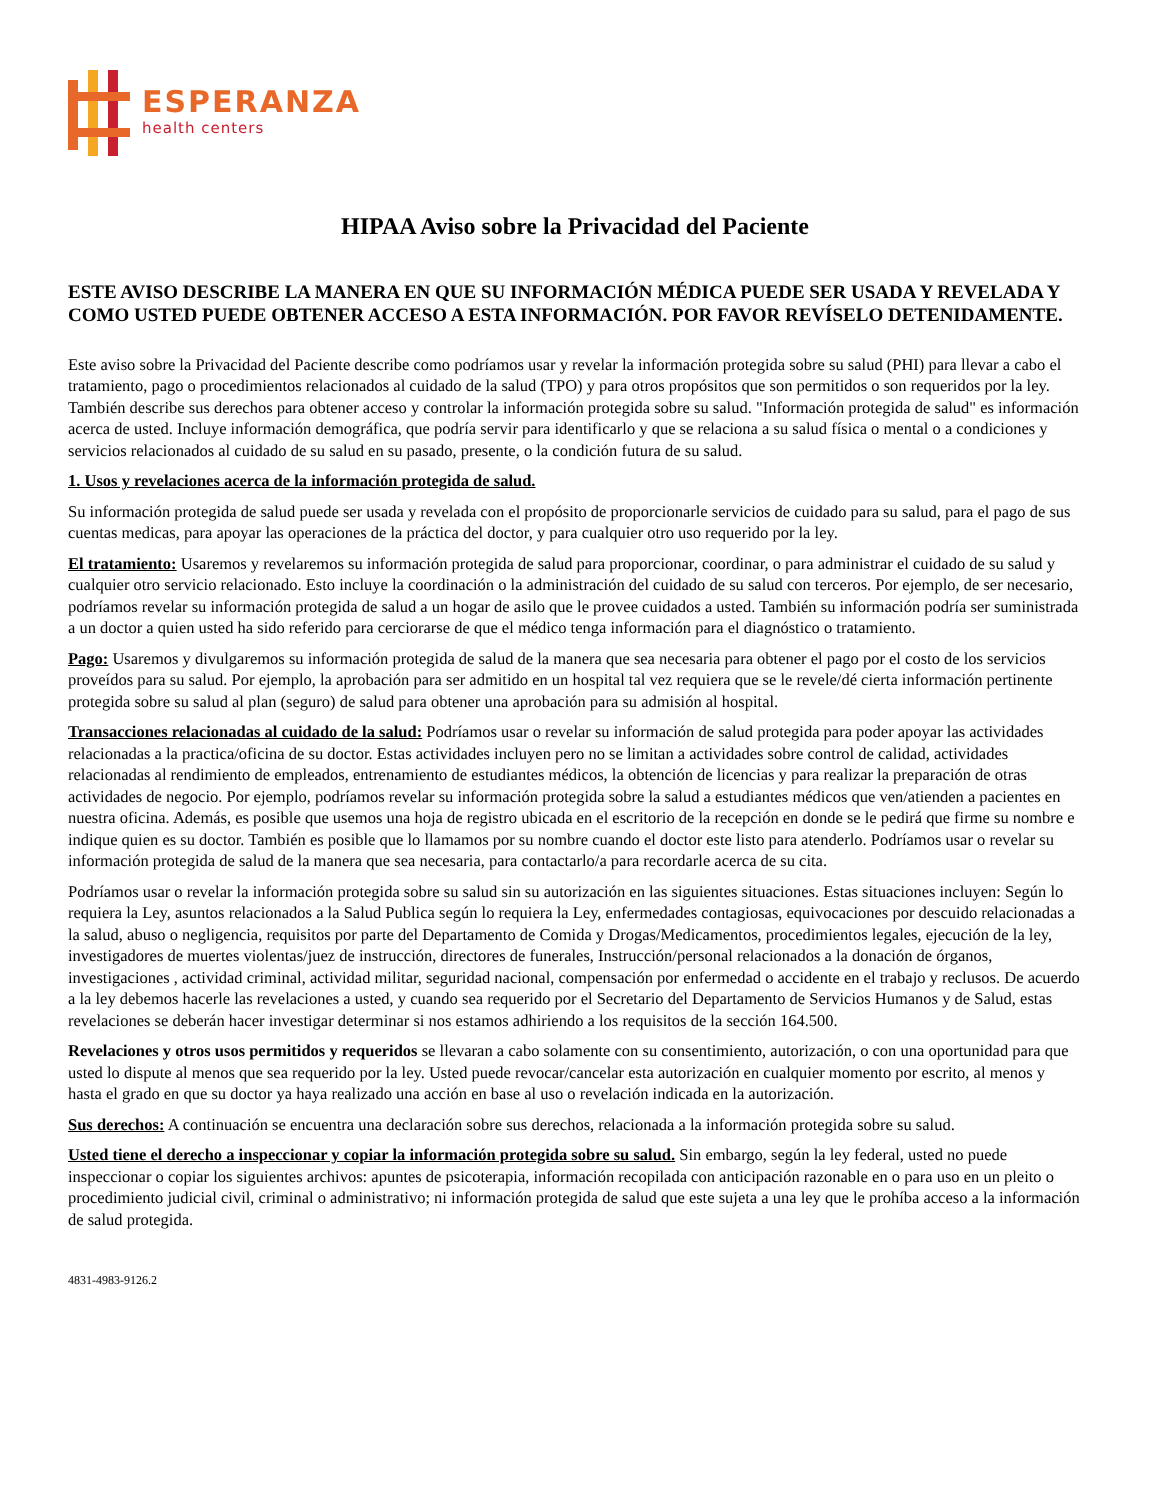ESPERANZA
health centers
HIPAA Aviso sobre la Privacidad del Paciente
ESTE AVISO DESCRIBE LA MANERA EN QUE SU INFORMACIÓN MÉDICA PUEDE SER USADA Y REVELADA Y COMO USTED PUEDE OBTENER ACCESO A ESTA INFORMACIÓN. POR FAVOR REVÍSELO DETENIDAMENTE.
Este aviso sobre la Privacidad del Paciente describe como podríamos usar y revelar la información protegida sobre su salud (PHI) para llevar a cabo el tratamiento, pago o procedimientos relacionados al cuidado de la salud (TPO) y para otros propósitos que son permitidos o son requeridos por la ley. También describe sus derechos para obtener acceso y controlar la información protegida sobre su salud. "Información protegida de salud" es información acerca de usted. Incluye información demográfica, que podría servir para identificarlo y que se relaciona a su salud física o mental o a condiciones y servicios relacionados al cuidado de su salud en su pasado, presente, o la condición futura de su salud.
1. Usos y revelaciones acerca de la información protegida de salud.
Su información protegida de salud puede ser usada y revelada con el propósito de proporcionarle servicios de cuidado para su salud, para el pago de sus cuentas medicas, para apoyar las operaciones de la práctica del doctor, y para cualquier otro uso requerido por la ley.
El tratamiento: Usaremos y revelaremos su información protegida de salud para proporcionar, coordinar, o para administrar el cuidado de su salud y cualquier otro servicio relacionado. Esto incluye la coordinación o la administración del cuidado de su salud con terceros. Por ejemplo, de ser necesario, podríamos revelar su información protegida de salud a un hogar de asilo que le provee cuidados a usted. También su información podría ser suministrada a un doctor a quien usted ha sido referido para cerciorarse de que el médico tenga información para el diagnóstico o tratamiento.
Pago: Usaremos y divulgaremos su información protegida de salud de la manera que sea necesaria para obtener el pago por el costo de los servicios proveídos para su salud. Por ejemplo, la aprobación para ser admitido en un hospital tal vez requiera que se le revele/dé cierta información pertinente protegida sobre su salud al plan (seguro) de salud para obtener una aprobación para su admisión al hospital.
Transacciones relacionadas al cuidado de la salud: Podríamos usar o revelar su información de salud protegida para poder apoyar las actividades relacionadas a la practica/oficina de su doctor. Estas actividades incluyen pero no se limitan a actividades sobre control de calidad, actividades relacionadas al rendimiento de empleados, entrenamiento de estudiantes médicos, la obtención de licencias y para realizar la preparación de otras actividades de negocio. Por ejemplo, podríamos revelar su información protegida sobre la salud a estudiantes médicos que ven/atienden a pacientes en nuestra oficina. Además, es posible que usemos una hoja de registro ubicada en el escritorio de la recepción en donde se le pedirá que firme su nombre e indique quien es su doctor. También es posible que lo llamamos por su nombre cuando el doctor este listo para atenderlo. Podríamos usar o revelar su información protegida de salud de la manera que sea necesaria, para contactarlo/a para recordarle acerca de su cita.
Podríamos usar o revelar la información protegida sobre su salud sin su autorización en las siguientes situaciones. Estas situaciones incluyen: Según lo requiera la Ley, asuntos relacionados a la Salud Publica según lo requiera la Ley, enfermedades contagiosas, equivocaciones por descuido relacionadas a la salud, abuso o negligencia, requisitos por parte del Departamento de Comida y Drogas/Medicamentos, procedimientos legales, ejecución de la ley, investigadores de muertes violentas/juez de instrucción, directores de funerales, Instrucción/personal relacionados a la donación de órganos, investigaciones , actividad criminal, actividad militar, seguridad nacional, compensación por enfermedad o accidente en el trabajo y reclusos. De acuerdo a la ley debemos hacerle las revelaciones a usted, y cuando sea requerido por el Secretario del Departamento de Servicios Humanos y de Salud, estas revelaciones se deberán hacer investigar determinar si nos estamos adhiriendo a los requisitos de la sección 164.500.
Revelaciones y otros usos permitidos y requeridos se llevaran a cabo solamente con su consentimiento, autorización, o con una oportunidad para que usted lo dispute al menos que sea requerido por la ley. Usted puede revocar/cancelar esta autorización en cualquier momento por escrito, al menos y hasta el grado en que su doctor ya haya realizado una acción en base al uso o revelación indicada en la autorización.
Sus derechos: A continuación se encuentra una declaración sobre sus derechos, relacionada a la información protegida sobre su salud.
Usted tiene el derecho a inspeccionar y copiar la información protegida sobre su salud. Sin embargo, según la ley federal, usted no puede inspeccionar o copiar los siguientes archivos: apuntes de psicoterapia, información recopilada con anticipación razonable en o para uso en un pleito o procedimiento judicial civil, criminal o administrativo; ni información protegida de salud que este sujeta a una ley que le prohíba acceso a la información de salud protegida.
4831-4983-9126.2